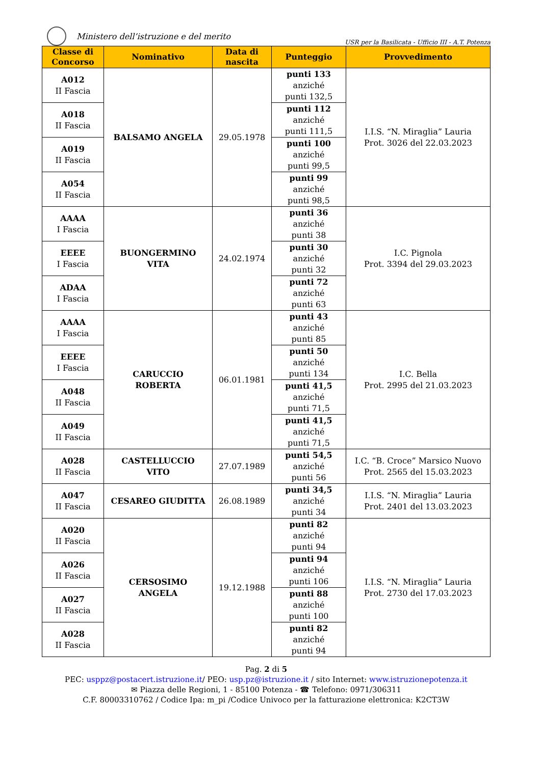Ministero dell’istruzione e del merito
USR per la Basilicata - Ufficio III - A.T. Potenza
| Classe di Concorso | Nominativo | Data di nascita | Punteggio | Provvedimento |
| --- | --- | --- | --- | --- |
| A012 II Fascia | BALSAMO ANGELA | 29.05.1978 | punti 133 anziché punti 132,5 | I.I.S. “N. Miraglia” Lauria Prot. 3026 del 22.03.2023 |
| A018 II Fascia | | | punti 112 anziché punti 111,5 | |
| A019 II Fascia | | | punti 100 anziché punti 99,5 | |
| A054 II Fascia | | | punti 99 anziché punti 98,5 | |
| AAAA I Fascia | BUONGERMINO VITA | 24.02.1974 | punti 36 anziché punti 38 | I.C. Pignola Prot. 3394 del 29.03.2023 |
| EEEE I Fascia | | | punti 30 anziché punti 32 | |
| ADAA I Fascia | | | punti 72 anziché punti 63 | |
| AAAA I Fascia | CARUCCIO ROBERTA | 06.01.1981 | punti 43 anziché punti 85 | I.C. Bella Prot. 2995 del 21.03.2023 |
| EEEE I Fascia | | | punti 50 anziché punti 134 | |
| A048 II Fascia | | | punti 41,5 anziché punti 71,5 | |
| A049 II Fascia | | | punti 41,5 anziché punti 71,5 | |
| A028 II Fascia | CASTELLUCCIO VITO | 27.07.1989 | punti 54,5 anziché punti 56 | I.C. “B. Croce” Marsico Nuovo Prot. 2565 del 15.03.2023 |
| A047 II Fascia | CESAREO GIUDITTA | 26.08.1989 | punti 34,5 anziché punti 34 | I.I.S. “N. Miraglia” Lauria Prot. 2401 del 13.03.2023 |
| A020 II Fascia | CERSOSIMO ANGELA | 19.12.1988 | punti 82 anziché punti 94 | I.I.S. “N. Miraglia” Lauria Prot. 2730 del 17.03.2023 |
| A026 II Fascia | | | punti 94 anziché punti 106 | |
| A027 II Fascia | | | punti 88 anziché punti 100 | |
| A028 II Fascia | | | punti 82 anziché punti 94 | |
Pag. 2 di 5
PEC: usppz@postacert.istruzione.it/ PEO: usp.pz@istruzione.it / sito Internet: www.istruzionepotenza.it
✉ Piazza delle Regioni, 1 - 85100 Potenza - ☎ Telefono: 0971/306311
C.F. 80003310762 / Codice Ipa: m_pi /Codice Univoco per la fatturazione elettronica: K2CT3W